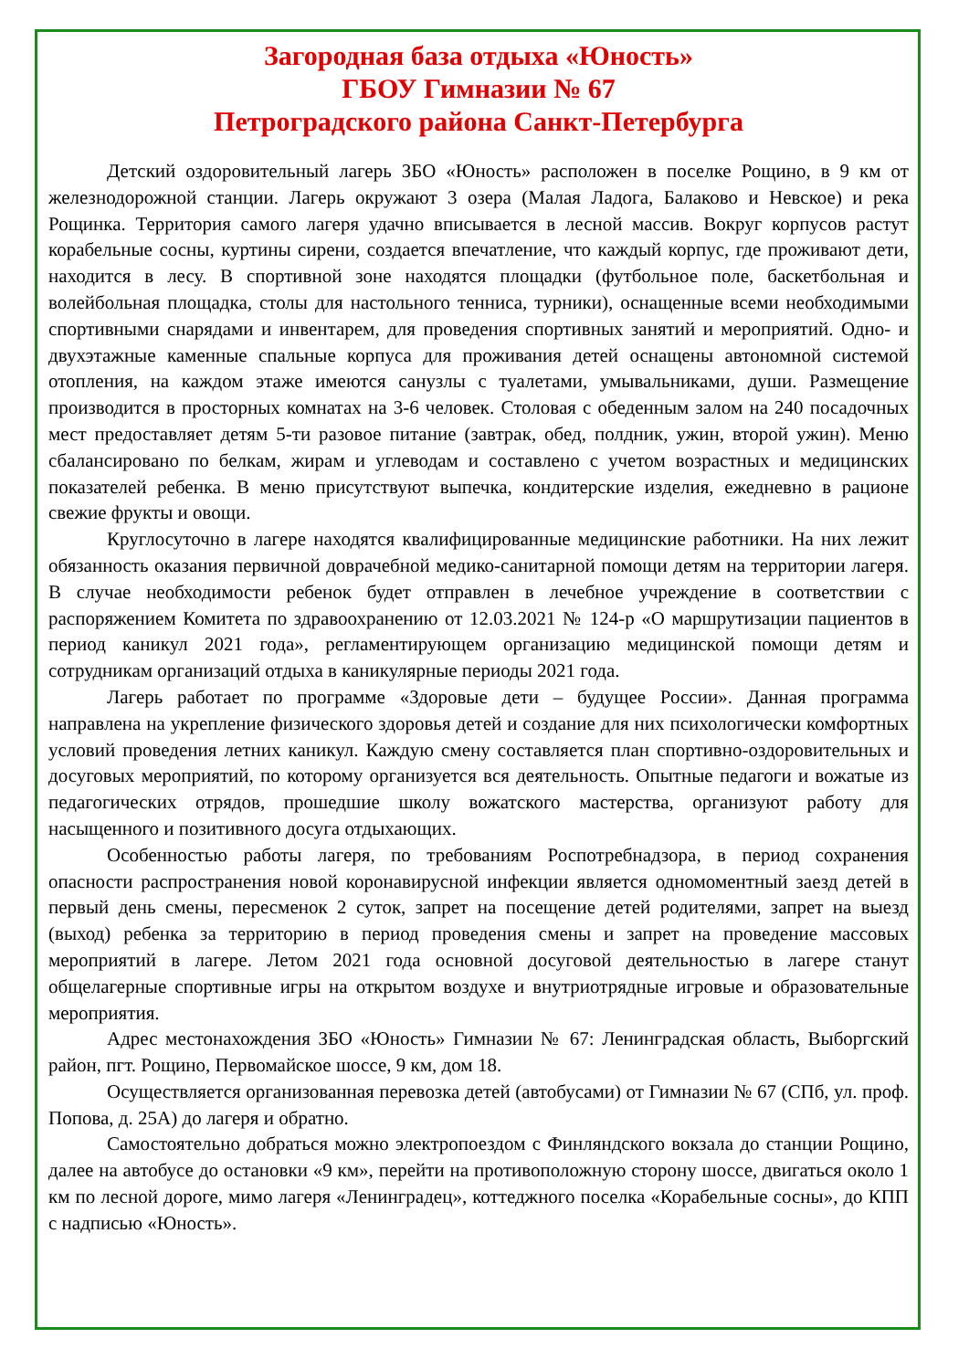Загородная база отдыха «Юность»
ГБОУ Гимназии № 67
Петроградского района Санкт-Петербурга
Детский оздоровительный лагерь ЗБО «Юность» расположен в поселке Рощино, в 9 км от железнодорожной станции. Лагерь окружают 3 озера (Малая Ладога, Балаково и Невское) и река Рощинка. Территория самого лагеря удачно вписывается в лесной массив. Вокруг корпусов растут корабельные сосны, куртины сирени, создается впечатление, что каждый корпус, где проживают дети, находится в лесу. В спортивной зоне находятся площадки (футбольное поле, баскетбольная и волейбольная площадка, столы для настольного тенниса, турники), оснащенные всеми необходимыми спортивными снарядами и инвентарем, для проведения спортивных занятий и мероприятий. Одно- и двухэтажные каменные спальные корпуса для проживания детей оснащены автономной системой отопления, на каждом этаже имеются санузлы с туалетами, умывальниками, души. Размещение производится в просторных комнатах на 3-6 человек. Столовая с обеденным залом на 240 посадочных мест предоставляет детям 5-ти разовое питание (завтрак, обед, полдник, ужин, второй ужин). Меню сбалансировано по белкам, жирам и углеводам и составлено с учетом возрастных и медицинских показателей ребенка. В меню присутствуют выпечка, кондитерские изделия, ежедневно в рационе свежие фрукты и овощи.
Круглосуточно в лагере находятся квалифицированные медицинские работники. На них лежит обязанность оказания первичной доврачебной медико-санитарной помощи детям на территории лагеря. В случае необходимости ребенок будет отправлен в лечебное учреждение в соответствии с распоряжением Комитета по здравоохранению от 12.03.2021 № 124-р «О маршрутизации пациентов в период каникул 2021 года», регламентирующем организацию медицинской помощи детям и сотрудникам организаций отдыха в каникулярные периоды 2021 года.
Лагерь работает по программе «Здоровые дети – будущее России». Данная программа направлена на укрепление физического здоровья детей и создание для них психологически комфортных условий проведения летних каникул. Каждую смену составляется план спортивно-оздоровительных и досуговых мероприятий, по которому организуется вся деятельность. Опытные педагоги и вожатые из педагогических отрядов, прошедшие школу вожатского мастерства, организуют работу для насыщенного и позитивного досуга отдыхающих.
Особенностью работы лагеря, по требованиям Роспотребнадзора, в период сохранения опасности распространения новой коронавирусной инфекции является одномоментный заезд детей в первый день смены, пересменок 2 суток, запрет на посещение детей родителями, запрет на выезд (выход) ребенка за территорию в период проведения смены и запрет на проведение массовых мероприятий в лагере. Летом 2021 года основной досуговой деятельностью в лагере станут общелагерные спортивные игры на открытом воздухе и внутриотрядные игровые и образовательные мероприятия.
Адрес местонахождения ЗБО «Юность» Гимназии № 67: Ленинградская область, Выборгский район, пгт. Рощино, Первомайское шоссе, 9 км, дом 18.
Осуществляется организованная перевозка детей (автобусами) от Гимназии № 67 (СПб, ул. проф. Попова, д. 25А) до лагеря и обратно.
Самостоятельно добраться можно электропоездом с Финляндского вокзала до станции Рощино, далее на автобусе до остановки «9 км», перейти на противоположную сторону шоссе, двигаться около 1 км по лесной дороге, мимо лагеря «Ленинградец», коттеджного поселка «Корабельные сосны», до КПП с надписью «Юность».